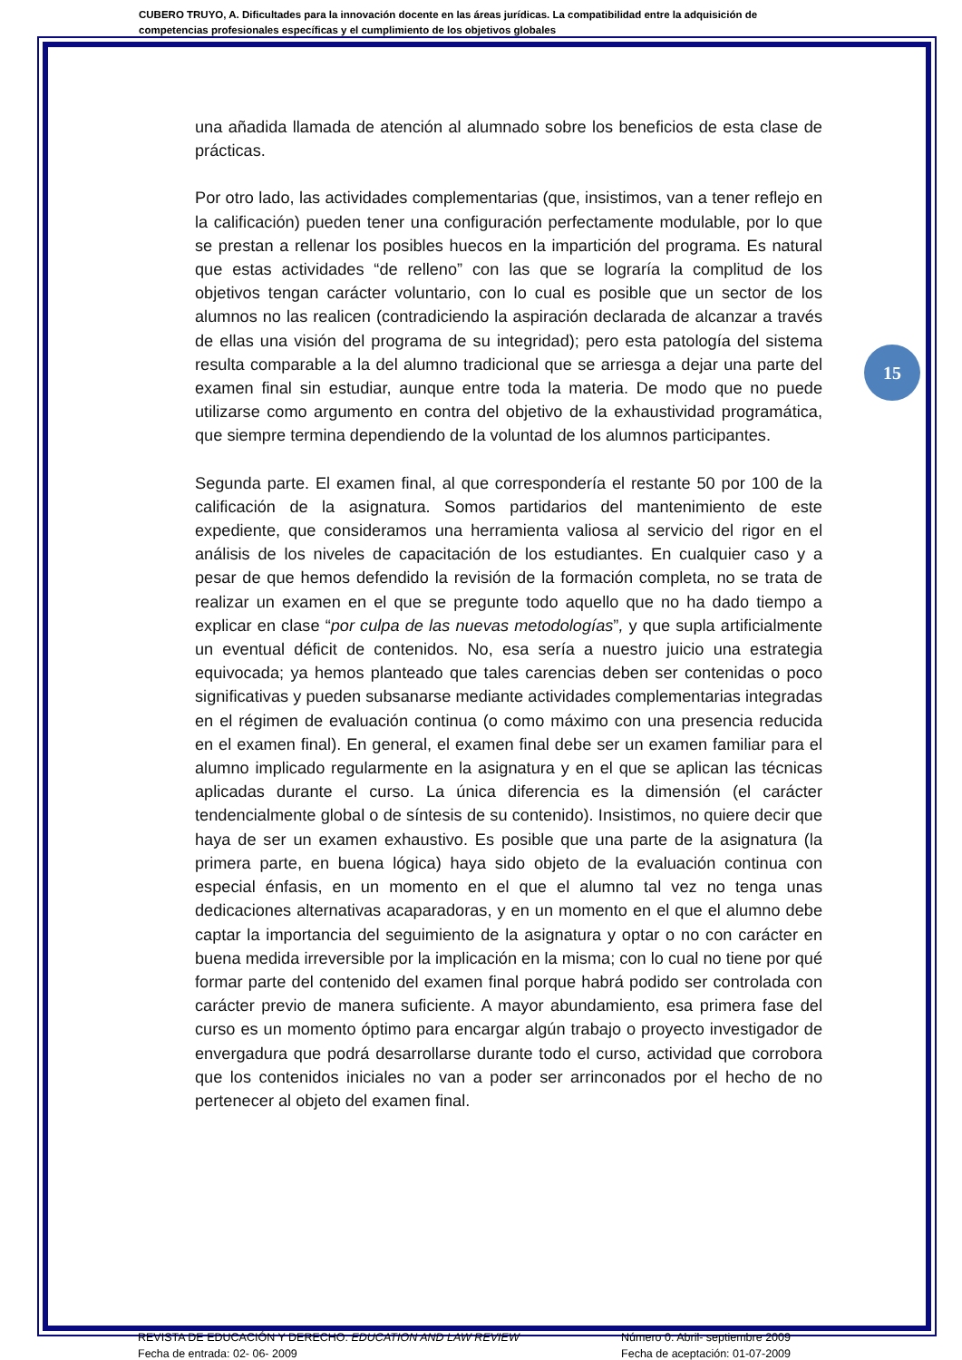CUBERO TRUYO, A. Dificultades para la innovación docente en las áreas jurídicas. La compatibilidad entre la adquisición de competencias profesionales específicas y el cumplimiento de los objetivos globales
15
una añadida llamada de atención al alumnado sobre los beneficios de esta clase de prácticas.
Por otro lado, las actividades complementarias (que, insistimos, van a tener reflejo en la calificación) pueden tener una configuración perfectamente modulable, por lo que se prestan a rellenar los posibles huecos en la impartición del programa. Es natural que estas actividades “de relleno” con las que se lograría la complitud de los objetivos tengan carácter voluntario, con lo cual es posible que un sector de los alumnos no las realicen (contradiciendo la aspiración declarada de alcanzar a través de ellas una visión del programa de su integridad); pero esta patología del sistema resulta comparable a la del alumno tradicional que se arriesga a dejar una parte del examen final sin estudiar, aunque entre toda la materia. De modo que no puede utilizarse como argumento en contra del objetivo de la exhaustividad programática, que siempre termina dependiendo de la voluntad de los alumnos participantes.
Segunda parte. El examen final, al que correspondería el restante 50 por 100 de la calificación de la asignatura. Somos partidarios del mantenimiento de este expediente, que consideramos una herramienta valiosa al servicio del rigor en el análisis de los niveles de capacitación de los estudiantes. En cualquier caso y a pesar de que hemos defendido la revisión de la formación completa, no se trata de realizar un examen en el que se pregunte todo aquello que no ha dado tiempo a explicar en clase “por culpa de las nuevas metodologías”, y que supla artificialmente un eventual déficit de contenidos. No, esa sería a nuestro juicio una estrategia equivocada; ya hemos planteado que tales carencias deben ser contenidas o poco significativas y pueden subsanarse mediante actividades complementarias integradas en el régimen de evaluación continua (o como máximo con una presencia reducida en el examen final). En general, el examen final debe ser un examen familiar para el alumno implicado regularmente en la asignatura y en el que se aplican las técnicas aplicadas durante el curso. La única diferencia es la dimensión (el carácter tendencialmente global o de síntesis de su contenido). Insistimos, no quiere decir que haya de ser un examen exhaustivo. Es posible que una parte de la asignatura (la primera parte, en buena lógica) haya sido objeto de la evaluación continua con especial énfasis, en un momento en el que el alumno tal vez no tenga unas dedicaciones alternativas acaparadoras, y en un momento en el que el alumno debe captar la importancia del seguimiento de la asignatura y optar o no con carácter en buena medida irreversible por la implicación en la misma; con lo cual no tiene por qué formar parte del contenido del examen final porque habrá podido ser controlada con carácter previo de manera suficiente. A mayor abundamiento, esa primera fase del curso es un momento óptimo para encargar algún trabajo o proyecto investigador de envergadura que podrá desarrollarse durante todo el curso, actividad que corrobora que los contenidos iniciales no van a poder ser arrinconados por el hecho de no pertenecer al objeto del examen final.
REVISTA DE EDUCACIÓN Y DERECHO. EDUCATION AND LAW REVIEW
Fecha de entrada: 02- 06- 2009
Número 0. Abril- septiembre 2009
Fecha de aceptación: 01-07-2009